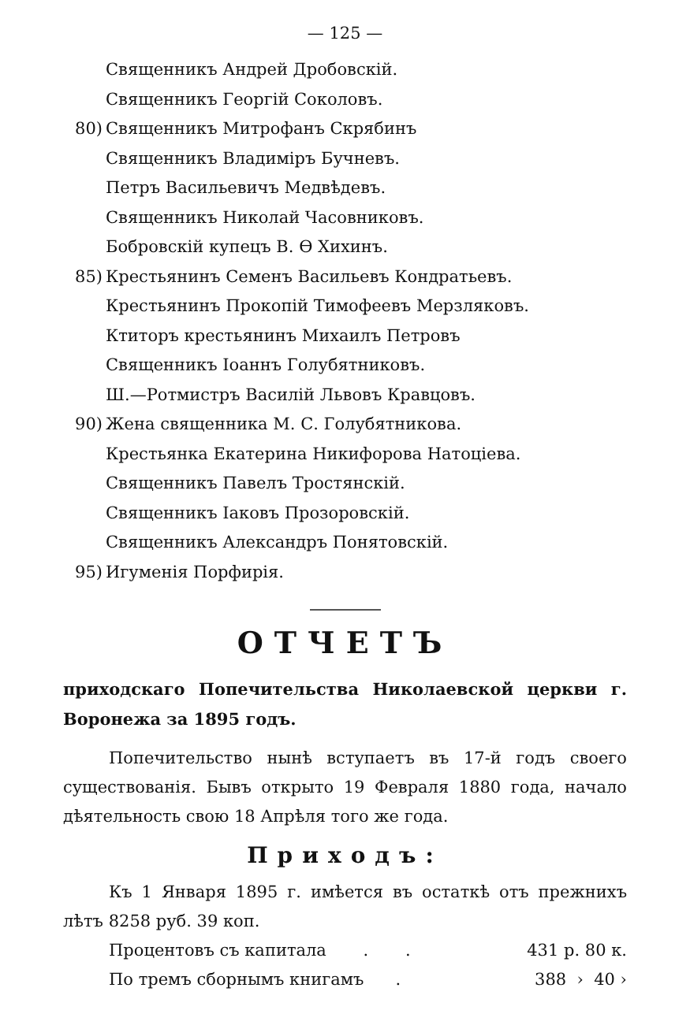— 125 —
Священникъ Андрей Дробовскій.
Священникъ Георгій Соколовъ.
80) Священникъ Митрофанъ Скрябинъ
Священникъ Владимiръ Бучневъ.
Петръ Васильевичъ Медвѣдевъ.
Священникъ Николай Часовниковъ.
Бобровскій купецъ В. Ѳ Хихинъ.
85) Крестьянинъ Семенъ Васильевъ Кондратьевъ.
Крестьянинъ Прокопій Тимофеевъ Мерзляковъ.
Ктиторъ крестьянинъ Михаилъ Петровъ
Священникъ Іоаннъ Голубятниковъ.
Ш.—Ротмистръ Василій Львовъ Кравцовъ.
90) Жена священника М. С. Голубятникова.
Крестьянка Екатерина Никифорова Натоціева.
Священникъ Павелъ Тростянскій.
Священникъ Іаковъ Прозоровскій.
Священникъ Александръ Понятовскій.
95) Игуменія Порфирія.
ОТЧЕТЪ
приходскаго Попечительства Николаевской церкви г. Воронежа за 1895 годъ.
Попечительство нынѣ вступаетъ въ 17-й годъ своего существованія. Бывъ открыто 19 Февраля 1880 года, начало дѣятельность свою 18 Апрѣля того же года.
Приходъ:
Къ 1 Января 1895 г. имѣется въ остаткѣ отъ прежнихъ лѣтъ 8258 руб. 39 коп.
Процентовъ съ капитала . . 431 р. 80 к.
По тремъ сборнымъ книгамъ . 388 › 40 ›